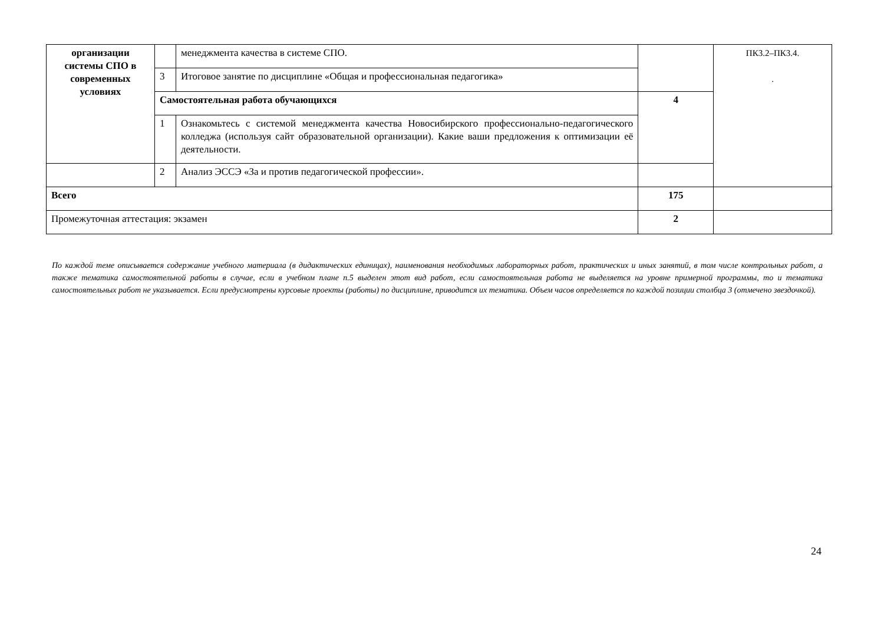| организации системы СПО в современных условиях | | менеджмента качества в системе СПО. | | ПК3.2–ПК3.4. . |
| | 3 | Итоговое занятие по дисциплине «Общая и профессиональная педагогика» | | |
| | Самостоятельная работа обучающихся | | 4 | |
| | 1 | Ознакомьтесь с системой менеджмента качества Новосибирского профессионально-педагогического колледжа (используя сайт образовательной организации). Какие ваши предложения к оптимизации её деятельности. | | |
| | 2 | Анализ ЭССЭ «За и против педагогической профессии». | | |
| Всего | | | 175 | |
| Промежуточная аттестация: экзамен | | | 2 | |
По каждой теме описывается содержание учебного материала (в дидактических единицах), наименования необходимых лабораторных работ, практических и иных занятий, в том числе контрольных работ, а также тематика самостоятельной работы в случае, если в учебном плане п.5 выделен этот вид работ, если самостоятельная работа не выделяется на уровне примерной программы, то и тематика самостоятельных работ не указывается. Если предусмотрены курсовые проекты (работы) по дисциплине, приводится их тематика. Объем часов определяется по каждой позиции столбца 3 (отмечено звездочкой).
24